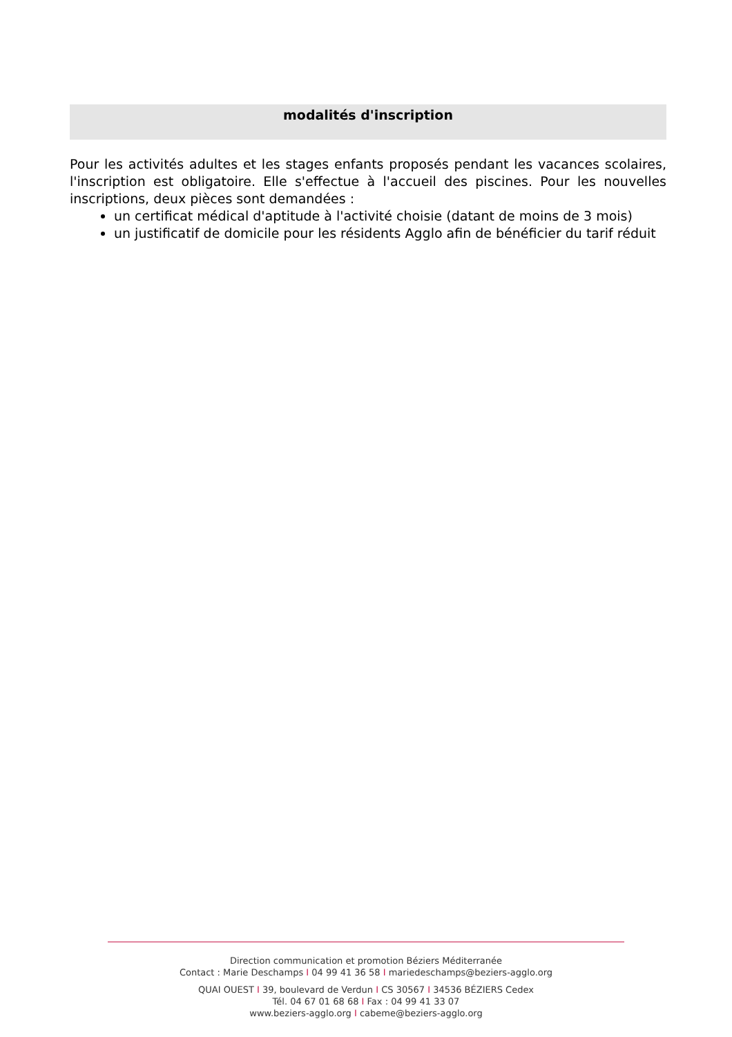modalités d'inscription
Pour les activités adultes et les stages enfants proposés pendant les vacances scolaires, l'inscription est obligatoire. Elle s'effectue à l'accueil des piscines. Pour les nouvelles inscriptions, deux pièces sont demandées :
un certificat médical d'aptitude à l'activité choisie (datant de moins de 3 mois)
un justificatif de domicile pour les résidents Agglo afin de bénéficier du tarif réduit
Direction communication et promotion Béziers Méditerranée
Contact : Marie Deschamps I 04 99 41 36 58 I mariedeschamps@beziers-agglo.org
QUAI OUEST I 39, boulevard de Verdun I CS 30567 I 34536 BÉZIERS Cedex
Tél. 04 67 01 68 68 I Fax : 04 99 41 33 07
www.beziers-agglo.org I cabeme@beziers-agglo.org